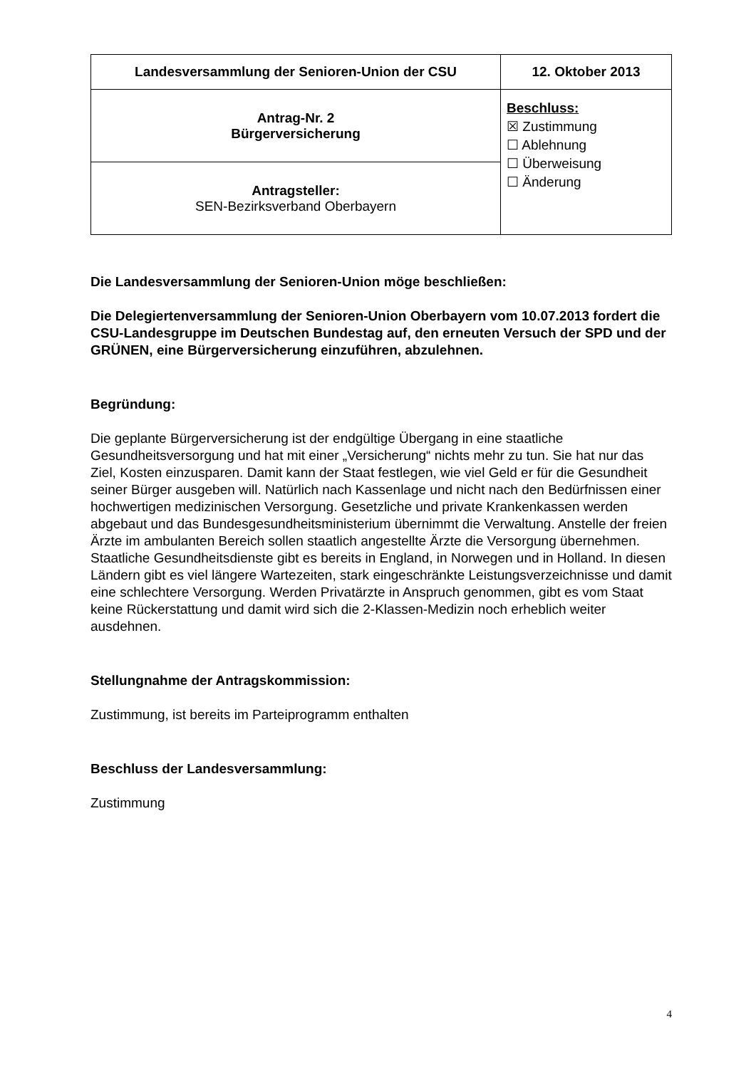| Landesversammlung der Senioren-Union der CSU | 12. Oktober 2013 |
| Antrag-Nr. 2 Bürgerversicherung | Beschluss: ☒ Zustimmung ☐ Ablehnung ☐ Überweisung ☐ Änderung |
| Antragsteller: SEN-Bezirksverband Oberbayern | |
Die Landesversammlung der Senioren-Union möge beschließen:
Die Delegiertenversammlung der Senioren-Union Oberbayern vom 10.07.2013 fordert die CSU-Landesgruppe im Deutschen Bundestag auf, den erneuten Versuch der SPD und der GRÜNEN, eine Bürgerversicherung einzuführen, abzulehnen.
Begründung:
Die geplante Bürgerversicherung ist der endgültige Übergang in eine staatliche Gesundheitsversorgung und hat mit einer „Versicherung“ nichts mehr zu tun. Sie hat nur das Ziel, Kosten einzusparen. Damit kann der Staat festlegen, wie viel Geld er für die Gesundheit seiner Bürger ausgeben will. Natürlich nach Kassenlage und nicht nach den Bedürfnissen einer hochwertigen medizinischen Versorgung. Gesetzliche und private Krankenkassen werden abgebaut und das Bundesgesundheitsministerium übernimmt die Verwaltung. Anstelle der freien Ärzte im ambulanten Bereich sollen staatlich angestellte Ärzte die Versorgung übernehmen. Staatliche Gesundheitsdienste gibt es bereits in England, in Norwegen und in Holland. In diesen Ländern gibt es viel längere Wartezeiten, stark eingeschränkte Leistungsverzeichnisse und damit eine schlechtere Versorgung. Werden Privatärzte in Anspruch genommen, gibt es vom Staat keine Rückerstattung und damit wird sich die 2-Klassen-Medizin noch erheblich weiter ausdehnen.
Stellungnahme der Antragskommission:
Zustimmung, ist bereits im Parteiprogramm enthalten
Beschluss der Landesversammlung:
Zustimmung
4